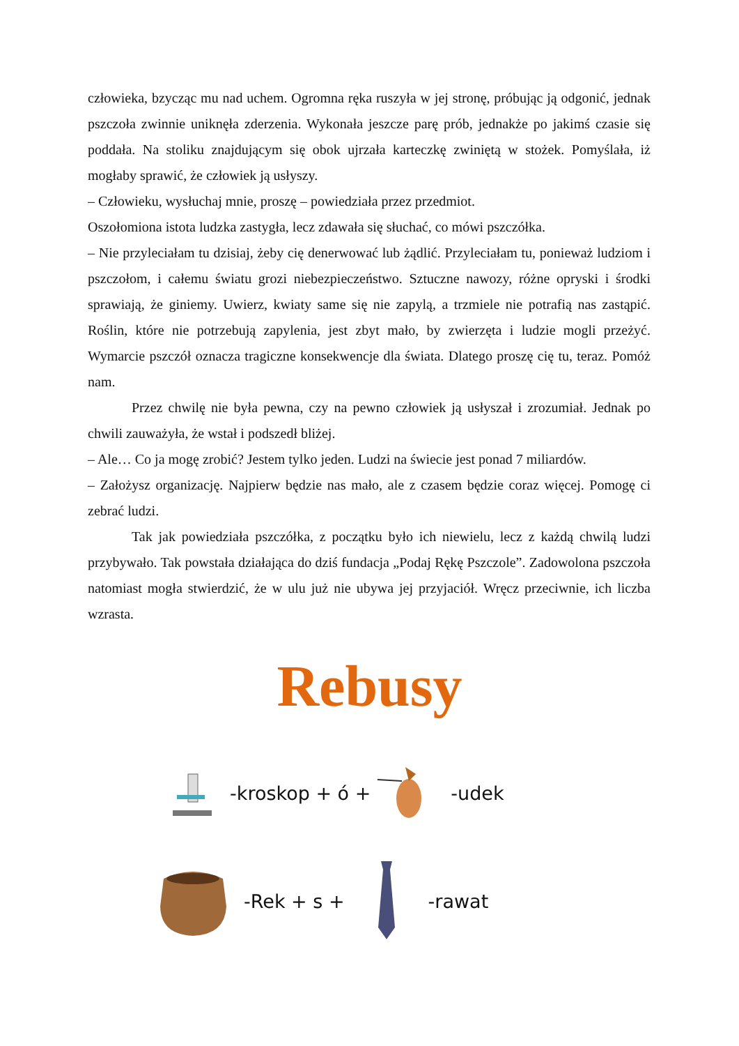człowieka, bzycząc mu nad uchem. Ogromna ręka ruszyła w jej stronę, próbując ją odgonić, jednak pszczoła zwinnie uniknęła zderzenia. Wykonała jeszcze parę prób, jednakże po jakimś czasie się poddała. Na stoliku znajdującym się obok ujrzała karteczkę zwiniętą w stożek. Pomyślała, iż mogłaby sprawić, że człowiek ją usłyszy.
– Człowieku, wysłuchaj mnie, proszę – powiedziała przez przedmiot.
Oszołomiona istota ludzka zastygła, lecz zdawała się słuchać, co mówi pszczółka.
– Nie przyleciałam tu dzisiaj, żeby cię denerwować lub żądlić. Przyleciałam tu, ponieważ ludziom i pszczołom, i całemu światu grozi niebezpieczeństwo. Sztuczne nawozy, różne opryski i środki sprawiają, że giniemy. Uwierz, kwiaty same się nie zapylą, a trzmiele nie potrafią nas zastąpić. Roślin, które nie potrzebują zapylenia, jest zbyt mało, by zwierzęta i ludzie mogli przeżyć. Wymarcie pszczół oznacza tragiczne konsekwencje dla świata. Dlatego proszę cię tu, teraz. Pomóż nam.
Przez chwilę nie była pewna, czy na pewno człowiek ją usłyszał i zrozumiał. Jednak po chwili zauważyła, że wstał i podszedł bliżej.
– Ale… Co ja mogę zrobić? Jestem tylko jeden. Ludzi na świecie jest ponad 7 miliardów.
– Założysz organizację. Najpierw będzie nas mało, ale z czasem będzie coraz więcej. Pomogę ci zebrać ludzi.
Tak jak powiedziała pszczółka, z początku było ich niewielu, lecz z każdą chwilą ludzi przybywało. Tak powstała działająca do dziś fundacja „Podaj Rękę Pszczole”. Zadowolona pszczoła natomiast mogła stwierdzić, że w ulu już nie ubywa jej przyjaciół. Wręcz przeciwnie, ich liczba wzrasta.
Rebusy
-kroskop + ó + -udek
-Rek + s + -rawat